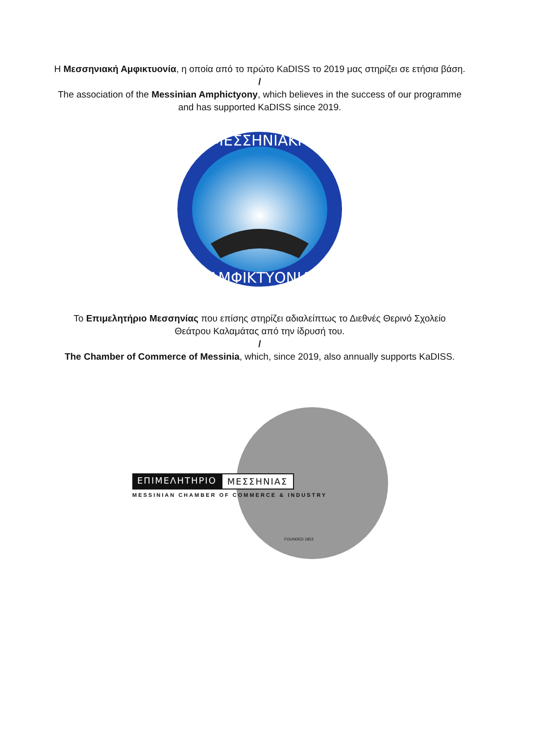Η Μεσσηνιακή Αμφικτυονία, η οποία από το πρώτο KaDISS το 2019 μας στηρίζει σε ετήσια βάση.
/
The association of the Messinian Amphictyony, which believes in the success of our programme
and has supported KaDISS since 2019.
ΜΕΣΣΗΝΙΑΚΗ
ΑΜΦΙΚΤΥΟΝΙΑ
Το Επιμελητήριο Μεσσηνίας που επίσης στηρίζει αδιαλείπτως το Διεθνές Θερινό Σχολείο
Θεάτρου Καλαμάτας από την ίδρυσή του.
/
The Chamber of Commerce of Messinia, which, since 2019, also annually supports KaDISS.
ΕΠΙΜΕΛΗΤΗΡΙΟ ΜΕΣΣΗΝΙΑΣ
MESSINIAN CHAMBER OF COMMERCE & INDUSTRY
FOUNDED 1853